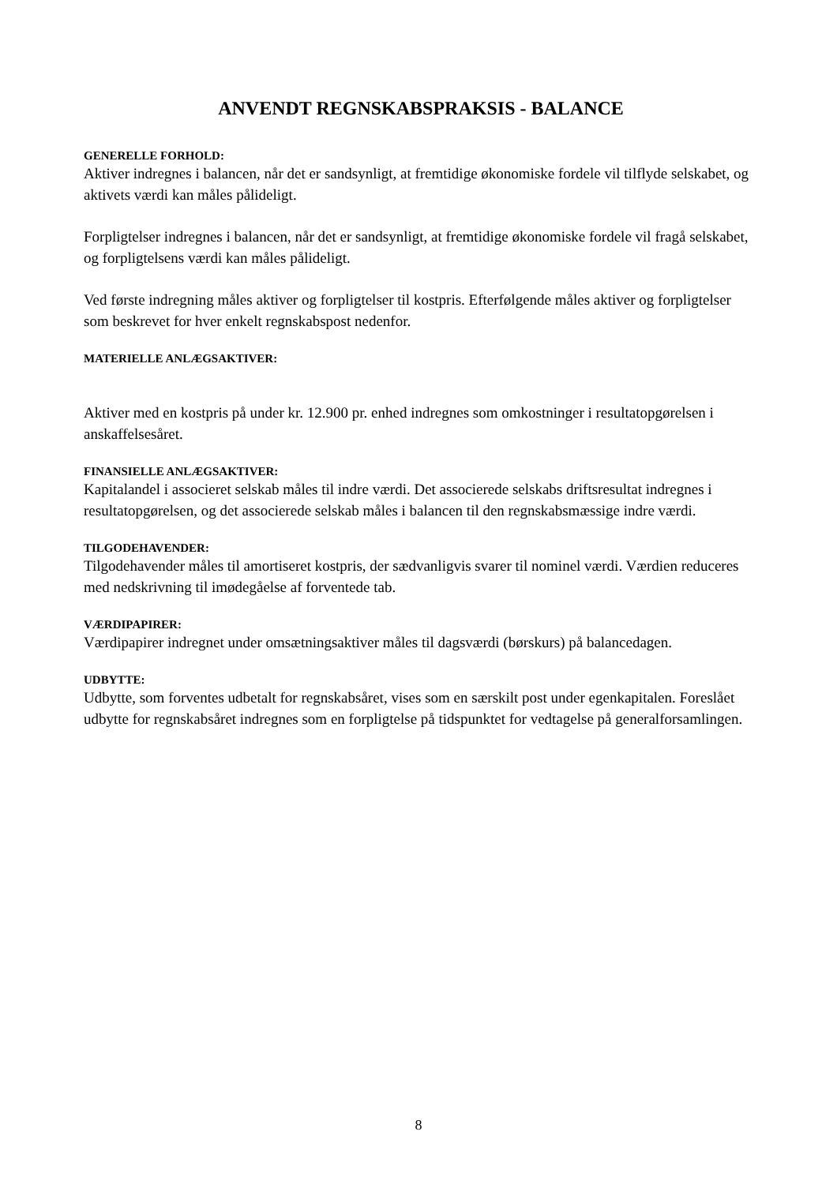ANVENDT REGNSKABSPRAKSIS - BALANCE
GENERELLE FORHOLD:
Aktiver indregnes i balancen, når det er sandsynligt, at fremtidige økonomiske fordele vil tilflyde selskabet, og aktivets værdi kan måles pålideligt.
Forpligtelser indregnes i balancen, når det er sandsynligt, at fremtidige økonomiske fordele vil fragå selskabet, og forpligtelsens værdi kan måles pålideligt.
Ved første indregning måles aktiver og forpligtelser til kostpris. Efterfølgende måles aktiver og forpligtelser som beskrevet for hver enkelt regnskabspost nedenfor.
MATERIELLE ANLÆGSAKTIVER:
Aktiver med en kostpris på under kr. 12.900 pr. enhed indregnes som omkostninger i resultatopgørelsen i anskaffelsesåret.
FINANSIELLE ANLÆGSAKTIVER:
Kapitalandel i associeret selskab måles til indre værdi. Det associerede selskabs driftsresultat indregnes i resultatopgørelsen, og det associerede selskab måles i balancen til den regnskabsmæssige indre værdi.
TILGODEHAVENDER:
Tilgodehavender måles til amortiseret kostpris, der sædvanligvis svarer til nominel værdi. Værdien reduceres med nedskrivning til imødegåelse af forventede tab.
VÆRDIPAPIRER:
Værdipapirer indregnet under omsætningsaktiver måles til dagsværdi (børskurs) på balancedagen.
UDBYTTE:
Udbytte, som forventes udbetalt for regnskabsåret, vises som en særskilt post under egenkapitalen. Foreslået udbytte for regnskabsåret indregnes som en forpligtelse på tidspunktet for vedtagelse på generalforsamlingen.
8